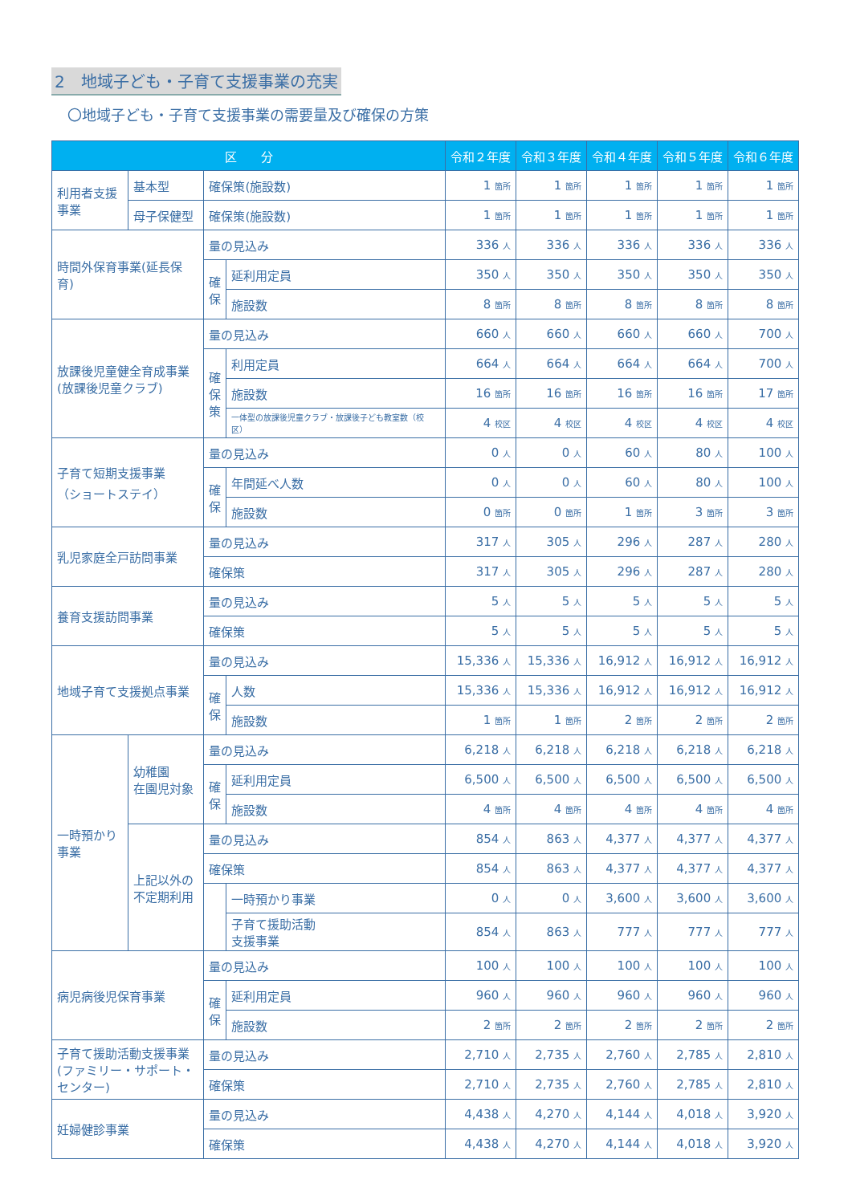2　地域子ども・子育て支援事業の充実
〇地域子ども・子育て支援事業の需要量及び確保の方策
| 区 分 | | | | 令和２年度 | 令和３年度 | 令和４年度 | 令和５年度 | 令和６年度 |
| --- | --- | --- | --- | --- | --- | --- | --- | --- |
| 利用者支援 事業 | 基本型 | 確保策(施設数) | | 1 箇所 | 1 箇所 | 1 箇所 | 1 箇所 | 1 箇所 |
| | 母子保健型 | 確保策(施設数) | | 1 箇所 | 1 箇所 | 1 箇所 | 1 箇所 | 1 箇所 |
| 時間外保育事業(延長保育) | | 量の見込み | | 336 人 | 336 人 | 336 人 | 336 人 | 336 人 |
| | | 確 保 | 延利用定員 | 350 人 | 350 人 | 350 人 | 350 人 | 350 人 |
| | | | 施設数 | 8 箇所 | 8 箇所 | 8 箇所 | 8 箇所 | 8 箇所 |
| 放課後児童健全育成事業 (放課後児童クラブ) | | 量の見込み | | 660 人 | 660 人 | 660 人 | 660 人 | 700 人 |
| | | 確 保 策 | 利用定員 | 664 人 | 664 人 | 664 人 | 664 人 | 700 人 |
| | | | 施設数 | 16 箇所 | 16 箇所 | 16 箇所 | 16 箇所 | 17 箇所 |
| | | | 一体型の放課後児童クラブ・放課後子ども教室数（校区） | 4 校区 | 4 校区 | 4 校区 | 4 校区 | 4 校区 |
| 子育て短期支援事業 （ショートステイ） | | 量の見込み | | 0 人 | 0 人 | 60 人 | 80 人 | 100 人 |
| | | 確 保 | 年間延べ人数 | 0 人 | 0 人 | 60 人 | 80 人 | 100 人 |
| | | | 施設数 | 0 箇所 | 0 箇所 | 1 箇所 | 3 箇所 | 3 箇所 |
| 乳児家庭全戸訪問事業 | | 量の見込み | | 317 人 | 305 人 | 296 人 | 287 人 | 280 人 |
| | | 確保策 | | 317 人 | 305 人 | 296 人 | 287 人 | 280 人 |
| 養育支援訪問事業 | | 量の見込み | | 5 人 | 5 人 | 5 人 | 5 人 | 5 人 |
| | | 確保策 | | 5 人 | 5 人 | 5 人 | 5 人 | 5 人 |
| 地域子育て支援拠点事業 | | 量の見込み | | 15,336 人 | 15,336 人 | 16,912 人 | 16,912 人 | 16,912 人 |
| | | 確 保 | 人数 | 15,336 人 | 15,336 人 | 16,912 人 | 16,912 人 | 16,912 人 |
| | | | 施設数 | 1 箇所 | 1 箇所 | 2 箇所 | 2 箇所 | 2 箇所 |
| 一時預かり 事業 | 幼稚園 在園児対象 | 量の見込み | | 6,218 人 | 6,218 人 | 6,218 人 | 6,218 人 | 6,218 人 |
| | | 確 保 | 延利用定員 | 6,500 人 | 6,500 人 | 6,500 人 | 6,500 人 | 6,500 人 |
| | | | 施設数 | 4 箇所 | 4 箇所 | 4 箇所 | 4 箇所 | 4 箇所 |
| | 上記以外の 不定期利用 | 量の見込み | | 854 人 | 863 人 | 4,377 人 | 4,377 人 | 4,377 人 |
| | | 確保策 | | 854 人 | 863 人 | 4,377 人 | 4,377 人 | 4,377 人 |
| | | | 一時預かり事業 | 0 人 | 0 人 | 3,600 人 | 3,600 人 | 3,600 人 |
| | | | 子育て援助活動 支援事業 | 854 人 | 863 人 | 777 人 | 777 人 | 777 人 |
| 病児病後児保育事業 | | 量の見込み | | 100 人 | 100 人 | 100 人 | 100 人 | 100 人 |
| | | 確 保 | 延利用定員 | 960 人 | 960 人 | 960 人 | 960 人 | 960 人 |
| | | | 施設数 | 2 箇所 | 2 箇所 | 2 箇所 | 2 箇所 | 2 箇所 |
| 子育て援助活動支援事業 (ファミリー・サポート・ センター) | | 量の見込み | | 2,710 人 | 2,735 人 | 2,760 人 | 2,785 人 | 2,810 人 |
| | | 確保策 | | 2,710 人 | 2,735 人 | 2,760 人 | 2,785 人 | 2,810 人 |
| 妊婦健診事業 | | 量の見込み | | 4,438 人 | 4,270 人 | 4,144 人 | 4,018 人 | 3,920 人 |
| | | 確保策 | | 4,438 人 | 4,270 人 | 4,144 人 | 4,018 人 | 3,920 人 |